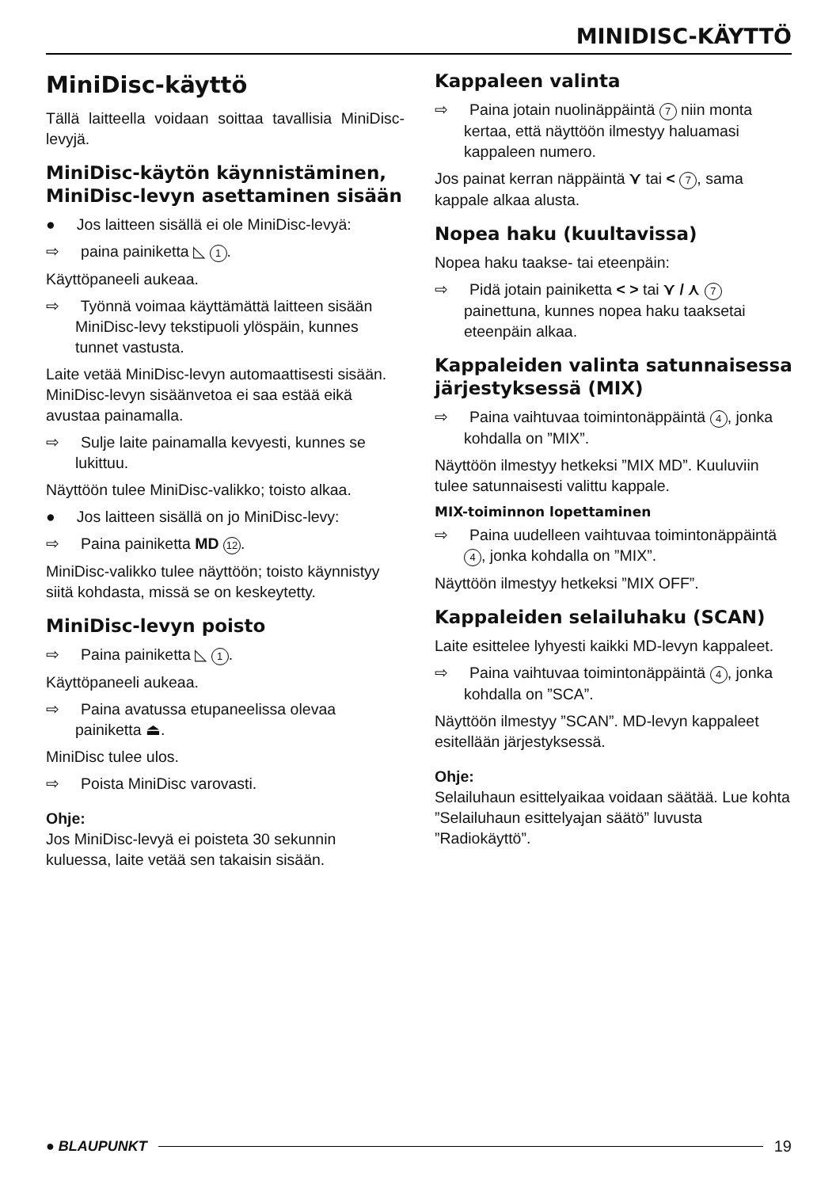MINIDISC-KÄYTTÖ
MiniDisc-käyttö
Tällä laitteella voidaan soittaa tavallisia MiniDisc-levyjä.
MiniDisc-käytön käynnistäminen, MiniDisc-levyn asettaminen sisään
● Jos laitteen sisällä ei ole MiniDisc-levyä:
⇨ paina painiketta ◺ 1.
Käyttöpaneeli aukeaa.
⇨ Työnnä voimaa käyttämättä laitteen sisään MiniDisc-levy tekstipuoli ylöspäin, kunnes tunnet vastusta.
Laite vetää MiniDisc-levyn automaattisesti sisään.
MiniDisc-levyn sisäänvetoa ei saa estää eikä avustaa painamalla.
⇨ Sulje laite painamalla kevyesti, kunnes se lukittuu.
Näyttöön tulee MiniDisc-valikko; toisto alkaa.
● Jos laitteen sisällä on jo MiniDisc-levy:
⇨ Paina painiketta MD 12.
MiniDisc-valikko tulee näyttöön; toisto käynnistyy siitä kohdasta, missä se on keskeytetty.
MiniDisc-levyn poisto
⇨ Paina painiketta ◺ 1.
Käyttöpaneeli aukeaa.
⇨ Paina avatussa etupaneelissa olevaa painiketta ⏏.
MiniDisc tulee ulos.
⇨ Poista MiniDisc varovasti.
Ohje:
Jos MiniDisc-levyä ei poisteta 30 sekunnin kuluessa, laite vetää sen takaisin sisään.
Kappaleen valinta
⇨ Paina jotain nuolinäppäintä 7 niin monta kertaa, että näyttöön ilmestyy haluamasi kappaleen numero.
Jos painat kerran näppäintä ⋎ tai < 7, sama kappale alkaa alusta.
Nopea haku (kuultavissa)
Nopea haku taakse- tai eteenpäin:
⇨ Pidä jotain painiketta < > tai ⋎ / ⋏ 7 painettuna, kunnes nopea haku taaksetai eteenpäin alkaa.
Kappaleiden valinta satunnaisessa järjestyksessä (MIX)
⇨ Paina vaihtuvaa toimintonäppäintä 4, jonka kohdalla on ”MIX”.
Näyttöön ilmestyy hetkeksi ”MIX MD”. Kuuluviin tulee satunnaisesti valittu kappale.
MIX-toiminnon lopettaminen
⇨ Paina uudelleen vaihtuvaa toimintonäppäintä 4, jonka kohdalla on ”MIX”.
Näyttöön ilmestyy hetkeksi ”MIX OFF”.
Kappaleiden selailuhaku (SCAN)
Laite esittelee lyhyesti kaikki MD-levyn kappaleet.
⇨ Paina vaihtuvaa toimintonäppäintä 4, jonka kohdalla on ”SCA”.
Näyttöön ilmestyy ”SCAN”. MD-levyn kappaleet esitellään järjestyksessä.
Ohje:
Selailuhaun esittelyaikaa voidaan säätää. Lue kohta ”Selailuhaun esittelyajan säätö” luvusta ”Radiokäyttö”.
● BLAUPUNKT 19